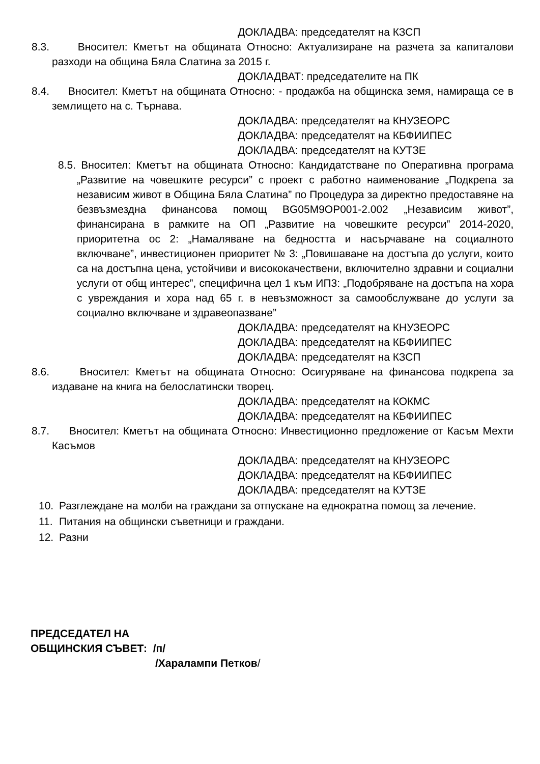ДОКЛАДВА: председателят на КЗСП
8.3. Вносител: Кметът на общината Относно: Актуализиране на разчета за капиталови разходи на община Бяла Слатина за 2015 г.
ДОКЛАДВАТ: председателите на ПК
8.4. Вносител: Кметът на общината Относно: - продажба на общинска земя, намираща се в землището на с. Търнава.
ДОКЛАДВА: председателят на КНУЗЕОРС
ДОКЛАДВА: председателят на КБФИИПЕС
ДОКЛАДВА: председателят на КУТЗЕ
8.5. Вносител: Кметът на общината Относно: Кандидатстване по Оперативна програма „Развитие на човешките ресурси” с проект с работно наименование „Подкрепа за независим живот в Община Бяла Слатина” по Процедура за директно предоставяне на безвъзмездна финансова помощ BG05M9OP001-2.002 „Независим живот”, финансирана в рамките на ОП „Развитие на човешките ресурси” 2014-2020, приоритетна ос 2: „Намаляване на бедността и насърчаване на социалното включване”, инвестиционен приоритет № 3: „Повишаване на достъпа до услуги, които са на достъпна цена, устойчиви и висококачествени, включително здравни и социални услуги от общ интерес”, специфична цел 1 към ИП3: „Подобряване на достъпа на хора с увреждания и хора над 65 г. в невъзможност за самообслужване до услуги за социално включване и здравеопазване”
ДОКЛАДВА: председателят на КНУЗЕОРС
ДОКЛАДВА: председателят на КБФИИПЕС
ДОКЛАДВА: председателят на КЗСП
8.6. Вносител: Кметът на общината Относно: Осигуряване на финансова подкрепа за издаване на книга на белослатински творец.
ДОКЛАДВА: председателят на КОКМС
ДОКЛАДВА: председателят на КБФИИПЕС
8.7. Вносител: Кметът на общината Относно: Инвестиционно предложение от Касъм Мехти Касъмов
ДОКЛАДВА: председателят на КНУЗЕОРС
ДОКЛАДВА: председателят на КБФИИПЕС
ДОКЛАДВА: председателят на КУТЗЕ
10. Разглеждане на молби на граждани за отпускане на еднократна помощ за лечение.
11. Питания на общински съветници и граждани.
12. Разни
ПРЕДСЕДАТЕЛ НА
ОБЩИНСКИЯ СЪВЕТ: /п/
/Харалампи Петков/